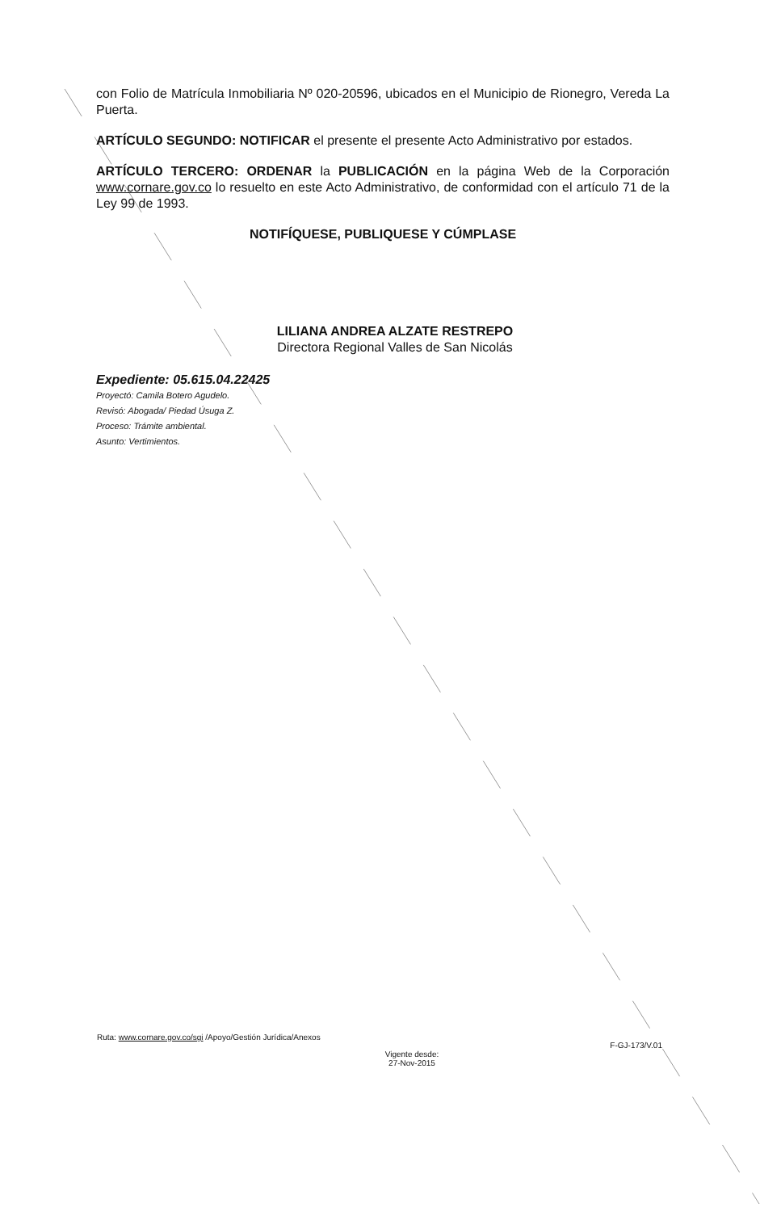con Folio de Matrícula Inmobiliaria Nº 020-20596, ubicados en el Municipio de Rionegro, Vereda La Puerta.
ARTÍCULO SEGUNDO: NOTIFICAR el presente el presente Acto Administrativo por estados.
ARTÍCULO TERCERO: ORDENAR la PUBLICACIÓN en la página Web de la Corporación www.cornare.gov.co lo resuelto en este Acto Administrativo, de conformidad con el artículo 71 de la Ley 99 de 1993.
NOTIFÍQUESE, PUBLIQUESE Y CÚMPLASE
LILIANA ANDREA ALZATE RESTREPO
Directora Regional Valles de San Nicolás
Expediente: 05.615.04.22425
Proyectó: Camila Botero Agudelo.
Revisó: Abogada/ Piedad Úsuga Z.
Proceso: Trámite ambiental.
Asunto: Vertimientos.
Ruta: www.cornare.gov.co/sgi /Apoyo/Gestión Jurídica/Anexos F-GJ-173/V.01
Vigente desde:
27-Nov-2015